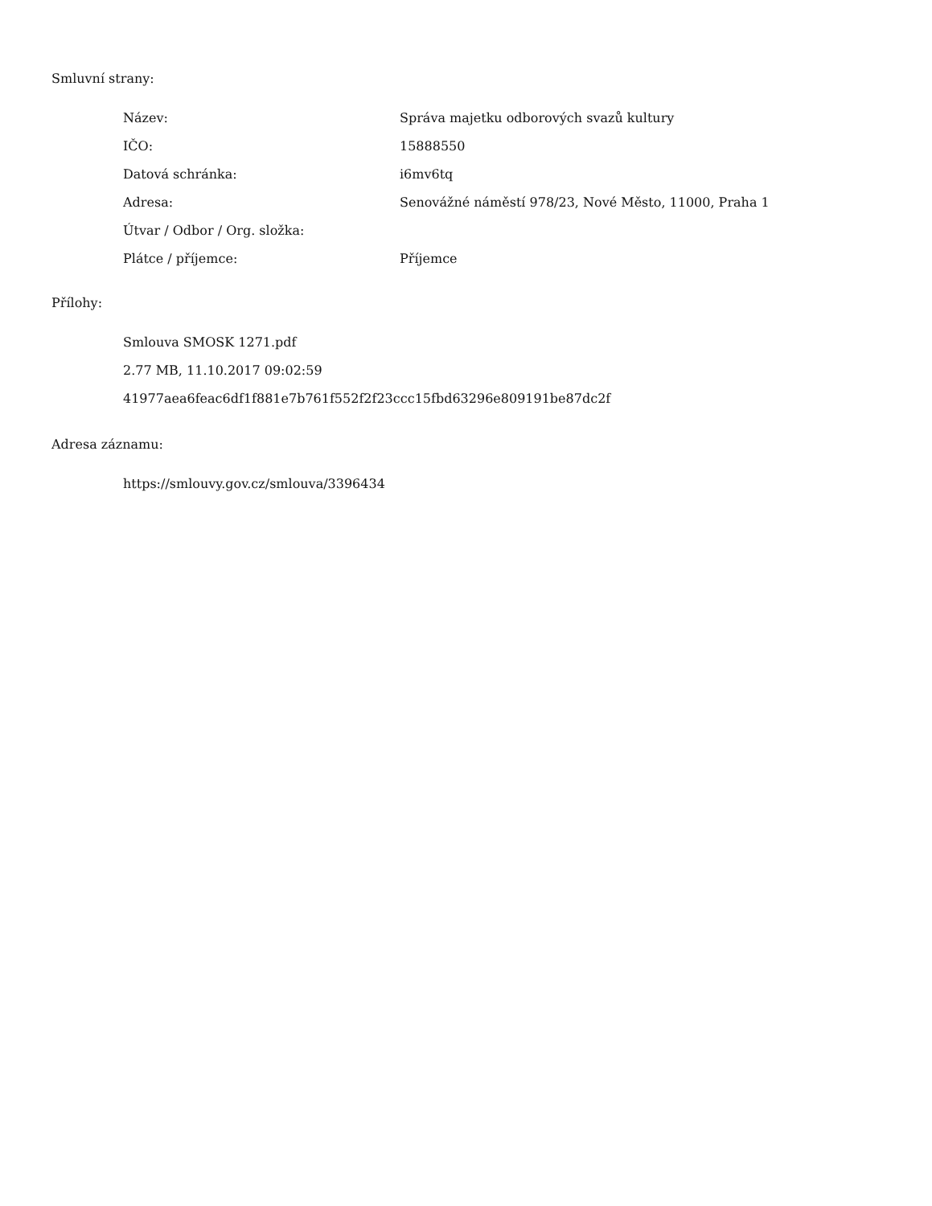Smluvní strany:
| Název: | Správa majetku odborových svazů kultury |
| IČO: | 15888550 |
| Datová schránka: | i6mv6tq |
| Adresa: | Senovážné náměstí 978/23, Nové Město, 11000, Praha 1 |
| Útvar / Odbor / Org. složka: | |
| Plátce / příjemce: | Příjemce |
Přílohy:
Smlouva SMOSK 1271.pdf
2.77 MB, 11.10.2017 09:02:59
41977aea6feac6df1f881e7b761f552f2f23ccc15fbd63296e809191be87dc2f
Adresa záznamu:
https://smlouvy.gov.cz/smlouva/3396434